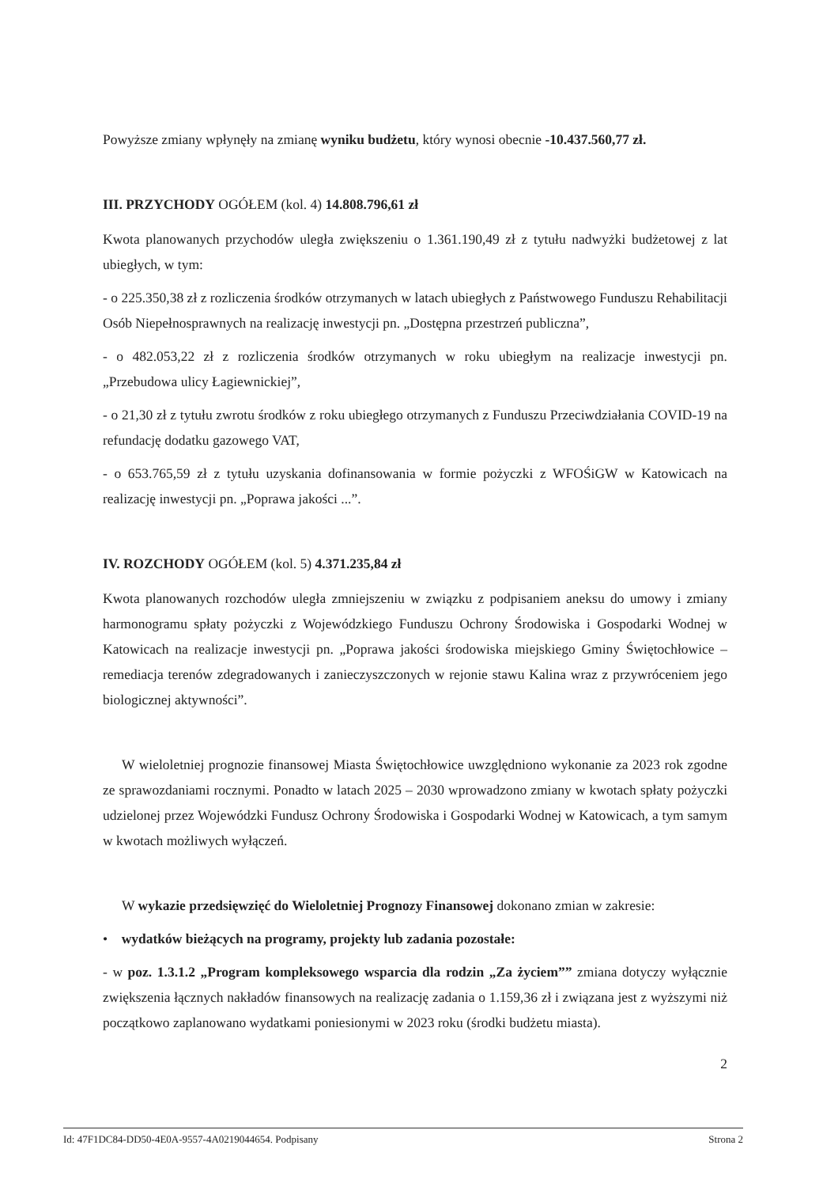Powyższe zmiany wpłynęły na zmianę wyniku budżetu, który wynosi obecnie -10.437.560,77 zł.
III. PRZYCHODY OGÓŁEM (kol. 4) 14.808.796,61 zł
Kwota planowanych przychodów uległa zwiększeniu o 1.361.190,49 zł z tytułu nadwyżki budżetowej z lat ubiegłych, w tym:
- o 225.350,38 zł z rozliczenia środków otrzymanych w latach ubiegłych z Państwowego Funduszu Rehabilitacji Osób Niepełnosprawnych na realizację inwestycji pn. „Dostępna przestrzeń publiczna”,
- o 482.053,22 zł z rozliczenia środków otrzymanych w roku ubiegłym na realizacje inwestycji pn. „Przebudowa ulicy Łagiewnickiej”,
- o 21,30 zł z tytułu zwrotu środków z roku ubiegłego otrzymanych z Funduszu Przeciwdziałania COVID-19 na refundację dodatku gazowego VAT,
- o 653.765,59 zł z tytułu uzyskania dofinansowania w formie pożyczki z WFOŚiGW w Katowicach na realizację inwestycji pn. „Poprawa jakości ...”.
IV. ROZCHODY OGÓŁEM (kol. 5) 4.371.235,84 zł
Kwota planowanych rozchodów uległa zmniejszeniu w związku z podpisaniem aneksu do umowy i zmiany harmonogramu spłaty pożyczki z Wojewódzkiego Funduszu Ochrony Środowiska i Gospodarki Wodnej w Katowicach na realizacje inwestycji pn. „Poprawa jakości środowiska miejskiego Gminy Świętochłowice – remediacja terenów zdegradowanych i zanieczyszczonych w rejonie stawu Kalina wraz z przywróceniem jego biologicznej aktywności”.
W wieloletniej prognozie finansowej Miasta Świętochłowice uwzględniono wykonanie za 2023 rok zgodne ze sprawozdaniami rocznymi. Ponadto w latach 2025 – 2030 wprowadzono zmiany w kwotach spłaty pożyczki udzielonej przez Wojewódzki Fundusz Ochrony Środowiska i Gospodarki Wodnej w Katowicach, a tym samym w kwotach możliwych wyłączeń.
W wykazie przedsięwzięć do Wieloletniej Prognozy Finansowej dokonano zmian w zakresie:
• wydatków bieżących na programy, projekty lub zadania pozostałe:
- w poz. 1.3.1.2 „Program kompleksowego wsparcia dla rodzin „Za życiem”” zmiana dotyczy wyłącznie zwiększenia łącznych nakładów finansowych na realizację zadania o 1.159,36 zł i związana jest z wyższymi niż początkowo zaplanowano wydatkami poniesionymi w 2023 roku (środki budżetu miasta).
2
Id: 47F1DC84-DD50-4E0A-9557-4A0219044654. Podpisany Strona 2